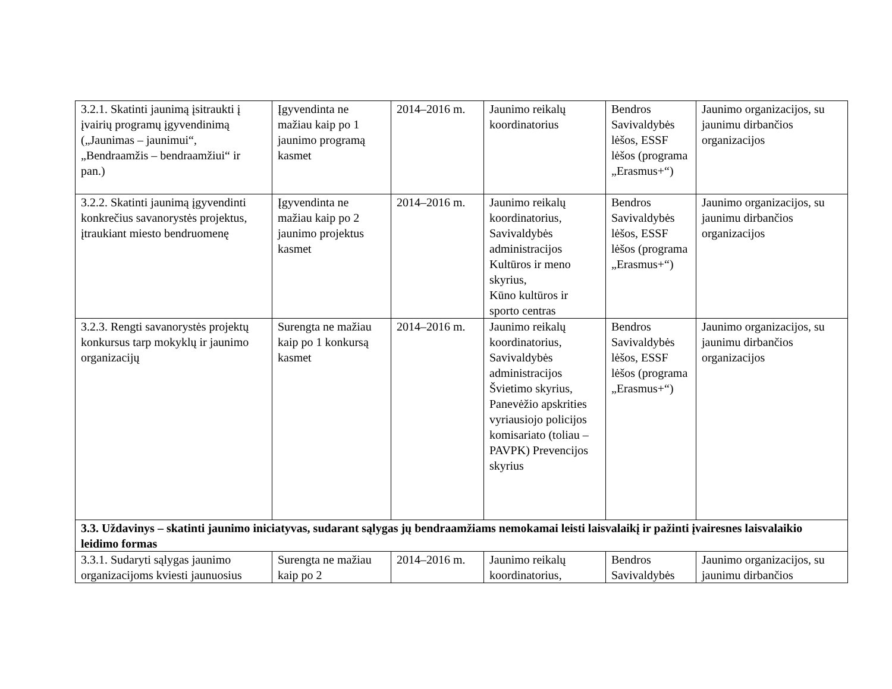| 3.2.1. Skatinti jaunimą įsitraukti į įvairių programų įgyvendinimą („Jaunimas – jaunimui“, „Bendraamžis – bendraamžiui“ ir pan.) | Įgyvendinta ne mažiau kaip po 1 jaunimo programą kasmet | 2014–2016 m. | Jaunimo reikalų koordinatorius | Bendros Savivaldybės lėšos, ESSF lėšos (programa „Erasmus+“) | Jaunimo organizacijos, su jaunimu dirbančios organizacijos |
| 3.2.2. Skatinti jaunimą įgyvendinti konkrečius savanorystės projektus, įtraukiant miesto bendruomenę | Įgyvendinta ne mažiau kaip po 2 jaunimo projektus kasmet | 2014–2016 m. | Jaunimo reikalų koordinatorius, Savivaldybės administracijos Kultūros ir meno skyrius, Kūno kultūros ir sporto centras | Bendros Savivaldybės lėšos, ESSF lėšos (programa „Erasmus+“) | Jaunimo organizacijos, su jaunimu dirbančios organizacijos |
| 3.2.3. Rengti savanorystės projektų konkursus tarp mokyklų ir jaunimo organizacijų | Surengta ne mažiau kaip po 1 konkursą kasmet | 2014–2016 m. | Jaunimo reikalų koordinatorius, Savivaldybės administracijos Švietimo skyrius, Panevėžio apskrities vyriausiojo policijos komisariato (toliau – PAVPK) Prevencijos skyrius | Bendros Savivaldybės lėšos, ESSF lėšos (programa „Erasmus+“) | Jaunimo organizacijos, su jaunimu dirbančios organizacijos |
| 3.3. Uždavinys – skatinti jaunimo iniciatyvas, sudarant sąlygas jų bendraamžiams nemokamai leisti laisvalaikį ir pažinti įvairesnes laisvalaikio leidimo formas | | | | | |
| 3.3.1. Sudaryti sąlygas jaunimo organizacijoms kviesti jaunuosius | Surengta ne mažiau kaip po 2 | 2014–2016 m. | Jaunimo reikalų koordinatorius, | Bendros Savivaldybės | Jaunimo organizacijos, su jaunimu dirbančios |